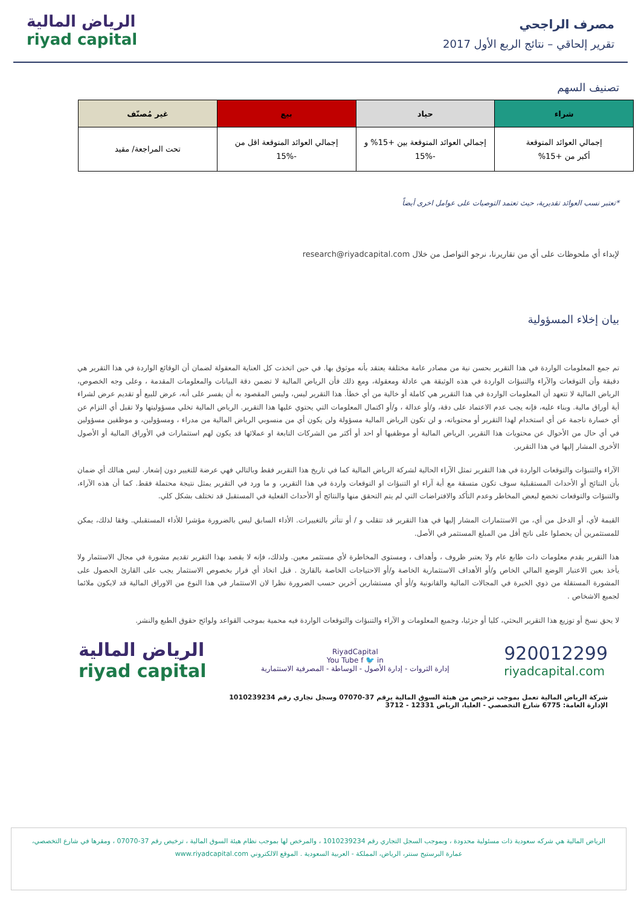مصرف الراجحي
تقرير إلحاقي – نتائج الربع الأول 2017
الرياض المالية
riyad capital
تصنيف السهم
| شراء | حياد | بيع | غير مُصنّف |
| --- | --- | --- | --- |
| إجمالي العوائد المتوقعة أكبر من +15% | إجمالي العوائد المتوقعة بين +15% و -15% | إجمالي العوائد المتوقعة اقل من -15% | تحت المراجعة/ مقيد |
*تعتبر نسب العوائد تقديرية، حيث تعتمد التوصيات على عوامل اخرى أيضاً
لإبداء أي ملحوظات على أي من تقاريرنا، نرجو التواصل من خلال research@riyadcapital.com
بيان إخلاء المسؤولية
تم جمع المعلومات الواردة في هذا التقرير بحسن نية من مصادر عامة مختلفة يعتقد بأنه موثوق بها. في حين اتخذت كل العناية المعقولة لضمان أن الوقائع الواردة في هذا التقرير هي دقيقة وأن التوقعات والآراء والتنبؤات الواردة في هذه الوثيقة هي عادلة ومعقولة، ومع ذلك فأن الرياض المالية لا تضمن دقة البيانات والمعلومات المقدمة ، وعلى وجه الخصوص، الرياض المالية لا تتعهد أن المعلومات الواردة في هذا التقرير هي كاملة أو خالية من أي خطأ. هذا التقرير ليس، وليس المقصود به أن يفسر على أنه، عرض للبيع أو تقديم عرض لشراء أية أوراق مالية. وبناء عليه، فإنه يجب عدم الاعتماد على دقة، و/أو عدالة ، و/أو اكتمال المعلومات التي يحتوي عليها هذا التقرير. الرياض المالية تخلي مسؤوليتها ولا تقبل أي التزام عن أي خسارة ناجمة عن أي استخدام لهذا التقرير أو محتوياته، و لن تكون الرياض المالية مسؤولة ولن يكون أي من منسوبي الرياض المالية من مدراء ، ومسؤولين، و موظفين مسؤولين في أي حال من الأحوال عن محتويات هذا التقرير. الرياض المالية أو موظفيها أو احد أو أكثر من الشركات التابعة او عملائها قد يكون لهم استثمارات في الأوراق المالية أو الأصول الأخرى المشار إليها في هذا التقرير.
الآراء والتنبؤات والتوقعات الواردة في هذا التقرير تمثل الآراء الحالية لشركة الرياض المالية كما في تاريخ هذا التقرير فقط وبالتالي فهي عرضة للتغيير دون إشعار. ليس هنالك أي ضمان بأن النتائج أو الأحداث المستقبلية سوف تكون متسقة مع أية آراء او التنبؤات او التوقعات واردة في هذا التقرير، و ما ورد في التقرير يمثل نتيجة محتملة فقط. كما أن هذه الآراء، والتنبؤات والتوقعات تخضع لبعض المخاطر وعدم التأكد والافتراضات التي لم يتم التحقق منها والنتائج أو الأحداث الفعلية في المستقبل قد تختلف بشكل كلي.
القيمة لأي، أو الدخل من أي، من الاستثمارات المشار إليها في هذا التقرير قد تتقلب و / أو تتأثر بالتغييرات. الأداء السابق ليس بالضرورة مؤشرا للأداء المستقبلي. وفقا لذلك، يمكن للمستثمرين أن يحصلوا على ناتج أقل من المبلغ المستثمر في الأصل.
هذا التقرير يقدم معلومات ذات طابع عام ولا يعتبر ظروف ، وأهداف ، ومستوى المخاطرة لأي مستثمر معين. ولذلك، فإنه لا يقصد بهذا التقرير تقديم مشورة في مجال الاستثمار ولا يأخذ بعين الاعتبار الوضع المالي الخاص و/أو الأهداف الاستثمارية الخاصة و/أو الاحتياجات الخاصة بالقارئ . قبل اتخاذ أي قرار بخصوص الاستثمار يجب على القارئ الحصول على المشورة المستقلة من ذوي الخبرة في المجالات المالية والقانونية و/أو أي مستشارين آخرين حسب الضرورة نظرا لان الاستثمار في هذا النوع من الاوراق المالية قد لايكون ملائما لجميع الاشخاص .
لا يحق نسخ أو توزيع هذا التقرير البحثي، كليا أو جزئيا، وجميع المعلومات و الآراء والتنبؤات والتوقعات الواردة فيه محمية بموجب القواعد ولوائح حقوق الطبع والنشر.
920012299
riyadcapital.com
RiyadCapital
You Tube f 🐦 in
إدارة الثروات - إدارة الأصول - الوساطة - المصرفية الاستثمارية
الرياض المالية
riyad capital
شركة الرياض المالية تعمل بموجب ترخيص من هيئة السوق المالية برقم 37-07070 وسجل تجاري رقم 1010239234
الإدارة العامة: 6775 شارع التخصصي - العليا، الرياض 12331 - 3712
الرياض المالية هي شركه سعودية ذات مسئولية محدودة ، وبموجب السجل التجاري رقم 1010239234 ، والمرخص لها بموجب نظام هيئة السوق المالية ، ترخيص رقم 37-07070 ، ومقرها في شارع التخصصي،
عمارة البرستيج سنتر، الرياض، المملكة - العربية السعودية . الموقع الالكتروني www.riyadcapital.com